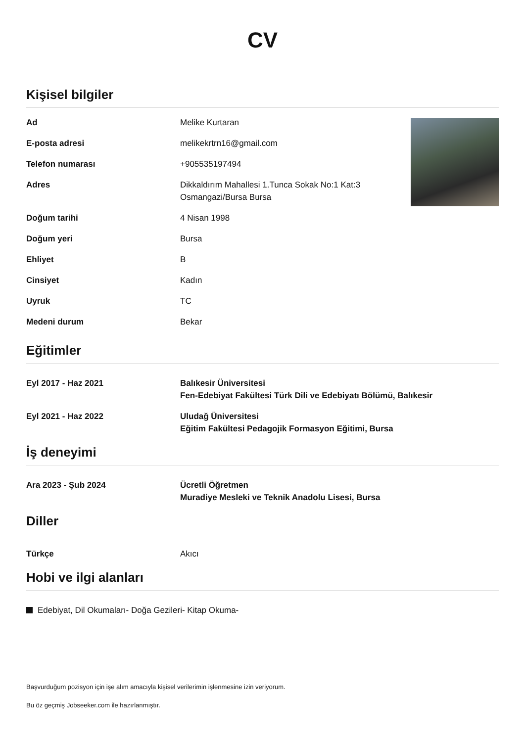CV
Kişisel bilgiler
Ad Melike Kurtaran
E-posta adresi melikekrtrn16@gmail.com
Telefon numarası +905535197494
Adres Dikkaldırım Mahallesi 1.Tunca Sokak No:1 Kat:3
Osmangazi/Bursa Bursa
Doğum tarihi 4 Nisan 1998
Doğum yeri Bursa
Ehliyet B
Cinsiyet Kadın
Uyruk TC
Medeni durum Bekar
Eğitimler
Eyl 2017 - Haz 2021 Balıkesir Üniversitesi
Fen-Edebiyat Fakültesi Türk Dili ve Edebiyatı Bölümü, Balıkesir
Eyl 2021 - Haz 2022 Uludağ Üniversitesi
Eğitim Fakültesi Pedagojik Formasyon Eğitimi, Bursa
İş deneyimi
Ara 2023 - Şub 2024 Ücretli Öğretmen
Muradiye Mesleki ve Teknik Anadolu Lisesi, Bursa
Diller
Türkçe Akıcı
Hobi ve ilgi alanları
Edebiyat, Dil Okumaları- Doğa Gezileri- Kitap Okuma-
Başvurduğum pozisyon için işe alım amacıyla kişisel verilerimin işlenmesine izin veriyorum.
Bu öz geçmiş Jobseeker.com ile hazırlanmıştır.